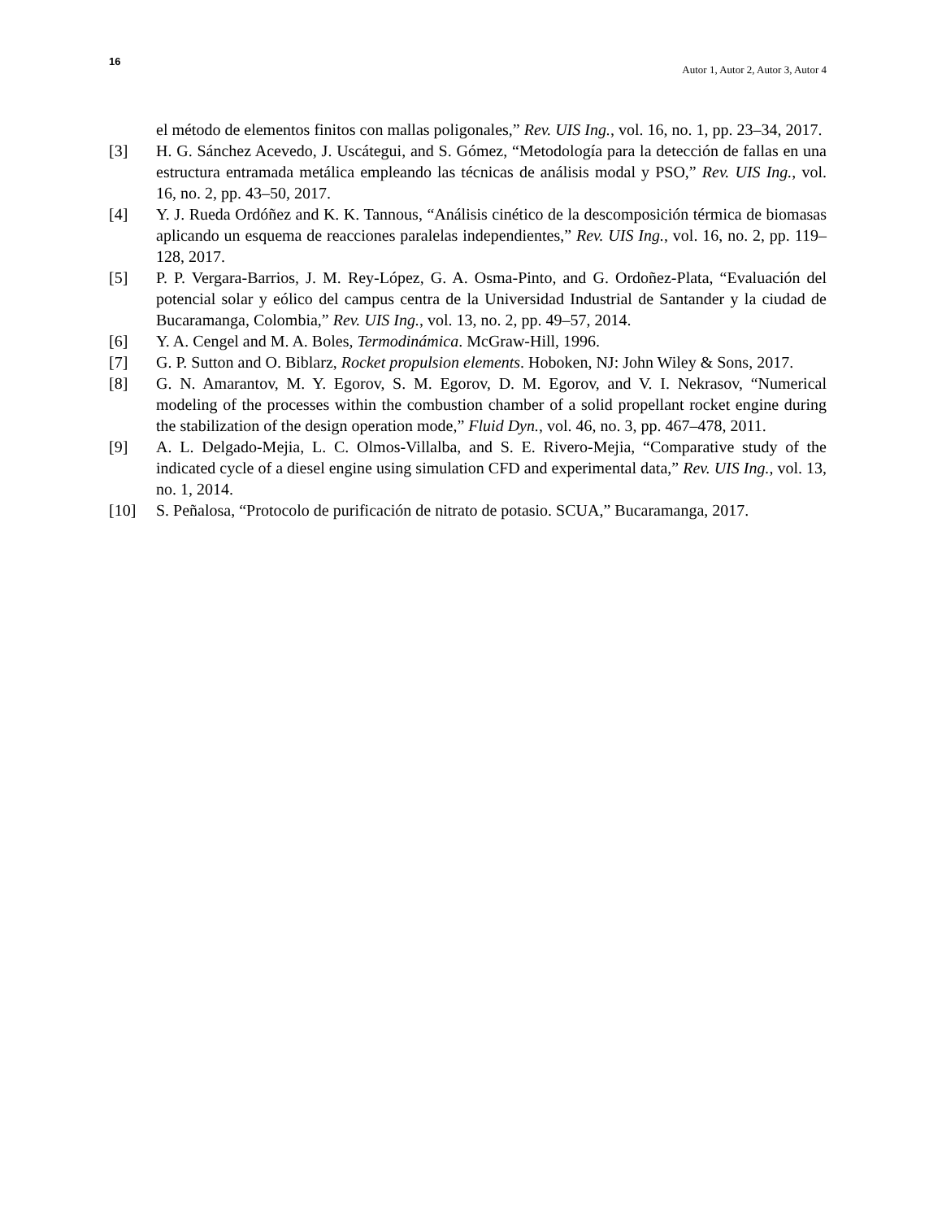16 Autor 1, Autor 2, Autor 3, Autor 4
el método de elementos finitos con mallas poligonales,” Rev. UIS Ing., vol. 16, no. 1, pp. 23–34, 2017.
[3] H. G. Sánchez Acevedo, J. Uscátegui, and S. Gómez, “Metodología para la detección de fallas en una estructura entramada metálica empleando las técnicas de análisis modal y PSO,” Rev. UIS Ing., vol. 16, no. 2, pp. 43–50, 2017.
[4] Y. J. Rueda Ordóñez and K. K. Tannous, “Análisis cinético de la descomposición térmica de biomasas aplicando un esquema de reacciones paralelas independientes,” Rev. UIS Ing., vol. 16, no. 2, pp. 119–128, 2017.
[5] P. P. Vergara-Barrios, J. M. Rey-López, G. A. Osma-Pinto, and G. Ordoñez-Plata, “Evaluación del potencial solar y eólico del campus centra de la Universidad Industrial de Santander y la ciudad de Bucaramanga, Colombia,” Rev. UIS Ing., vol. 13, no. 2, pp. 49–57, 2014.
[6] Y. A. Cengel and M. A. Boles, Termodinámica. McGraw-Hill, 1996.
[7] G. P. Sutton and O. Biblarz, Rocket propulsion elements. Hoboken, NJ: John Wiley & Sons, 2017.
[8] G. N. Amarantov, M. Y. Egorov, S. M. Egorov, D. M. Egorov, and V. I. Nekrasov, “Numerical modeling of the processes within the combustion chamber of a solid propellant rocket engine during the stabilization of the design operation mode,” Fluid Dyn., vol. 46, no. 3, pp. 467–478, 2011.
[9] A. L. Delgado-Mejia, L. C. Olmos-Villalba, and S. E. Rivero-Mejia, “Comparative study of the indicated cycle of a diesel engine using simulation CFD and experimental data,” Rev. UIS Ing., vol. 13, no. 1, 2014.
[10] S. Peñalosa, “Protocolo de purificación de nitrato de potasio. SCUA,” Bucaramanga, 2017.